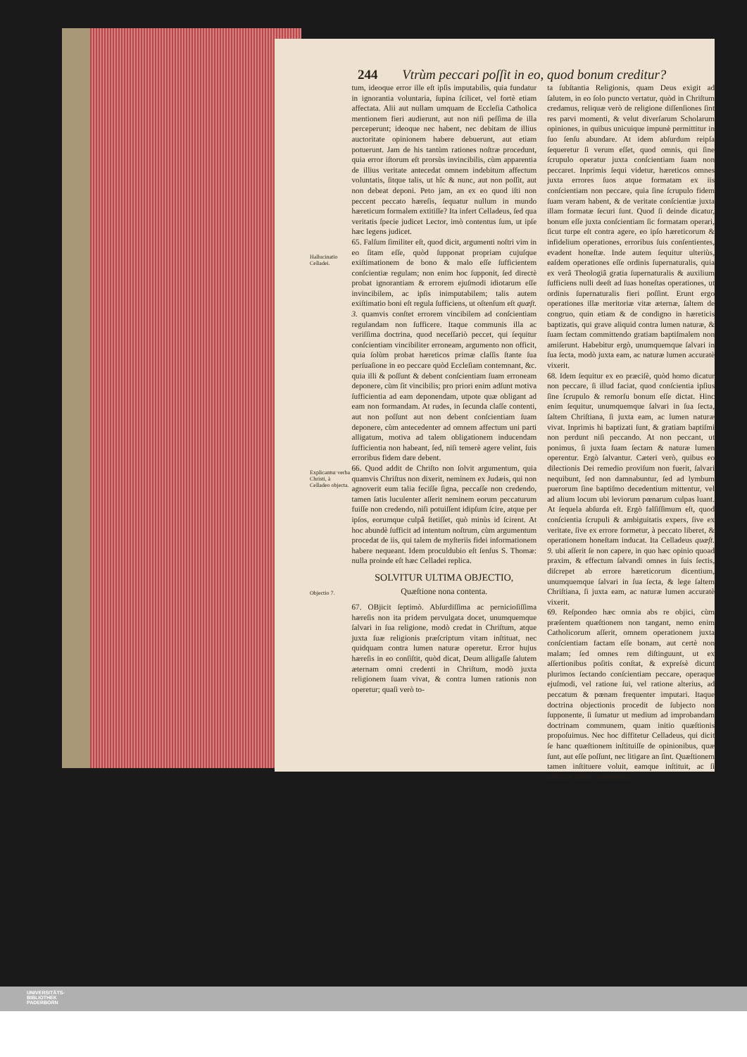244 Vtrùm peccari poſſit in eo, quod bonum creditur?
Hallucinatio Celladei.
Explicantur verba Christi, à Celladeo objecta.
Objectio 7.
tum, ideoque error ille eſt ipſis imputabilis, quia fundatur in ignorantia voluntaria, ſupina ſcilicet, vel fortè etiam affectata. Alii aut nullam umquam de Eccleſia Catholica mentionem fieri audierunt, aut non niſi peſſima de illa perceperunt; ideoque nec habent, nec debitam de illius auctoritate opinionem habere debuerunt, aut etiam potuerunt. Jam de his tantùm rationes noſtræ procedunt, quia error iſtorum eſt prorsùs invincibilis, cùm apparentia de illius veritate antecedat omnem indebitum affectum voluntatis, ſitque talis, ut hîc & nunc, aut non poſſit, aut non debeat deponi. Peto jam, an ex eo quod iſti non peccent peccato hæreſis, ſequatur nullum in mundo hæreticum formalem extitiſſe? Ita infert Celladeus, ſed qua veritatis ſpecie judicet Lector, imò contentus ſum, ut ipſe hæc legens judicet.
65. Falſum ſimiliter eſt, quod dicit, argumenti noſtri vim in eo ſitam eſſe, quòd ſupponat propriam cujuſque exiſtimationem de bono & malo eſſe ſufficientem conſcientiæ regulam; non enim hoc ſupponit, ſed directè probat ignorantiam & errorem ejuſmodi idiotarum eſſe invincibilem, ac ipſis inimputabilem; talis autem exiſtimatio boni eſt regula ſufficiens, ut oſtenſum eſt quæſt. 3. quamvis conſtet errorem vincibilem ad conſcientiam regulandam non ſufficere. Itaque communis illa ac veriſſima doctrina, quod neceſſariò peccet, qui ſequitur conſcientiam vincibiliter erroneam, argumento non officit, quia ſolùm probat hæreticos primæ claſſis ſtante ſua perſuaſione in eo peccare quòd Eccleſiam contemnant, &c. quia illi & poſſunt & debent conſcientiam ſuam erroneam deponere, cùm ſit vincibilis; pro priori enim adſunt motiva ſufficientia ad eam deponendam, utpote quæ obligant ad eam non formandam. At rudes, in ſecunda claſſe contenti, aut non poſſunt aut non debent conſcientiam ſuam deponere, cùm antecedenter ad omnem affectum uni parti alligatum, motiva ad talem obligationem inducendam ſufficientia non habeant, ſed, niſi temerè agere velint, ſuis erroribus fidem dare debent.
66. Quod addit de Chriſto non ſolvit argumentum, quia quamvis Chriſtus non dixerit, neminem ex Judæis, qui non agnoverit eum talia feciſſe ſigna, peccaſſe non credendo, tamen ſatis luculenter aſſerit neminem eorum peccaturum fuiſſe non credendo, niſi potuiſſent idipſum ſcire, atque per ipſos, eorumque culpâ ſtetiſſet, quò minùs id ſcirent. At hoc abundè ſufficit ad intentum noſtrum, cùm argumentum procedat de iis, qui talem de myſteriis fidei informationem habere nequeant. Idem proculdubio eſt ſenſus S. Thomæ: nulla proinde eſt hæc Celladei replica.
SOLVITUR ULTIMA OBJECTIO,
Quæſtione nona contenta.
67. OBjicit ſeptimò. Abſurdiſſima ac pernicioſiſſima hæreſis non ita pridem pervulgata docet, unumquemque ſalvari in ſua religione, modò credat in Chriſtum, atque juxta ſuæ religionis præſcriptum vitam inſtituat, nec quidquam contra lumen naturæ operetur. Error hujus hæreſis in eo conſiſtit, quòd dicat, Deum alligaſſe ſalutem æternam omni credenti in Chriſtum, modò juxta religionem ſuam vivat, & contra lumen rationis non operetur; quaſi verò to-
ta ſubſtantia Religionis, quam Deus exigit ad ſalutem, in eo ſolo puncto vertatur, quòd in Chriſtum credamus, reliquæ verò de religione diſſenſiones ſint res parvi momenti, & velut diverſarum Scholarum opiniones, in quibus unicuique impunè permittitur in ſuo ſenſu abundare. At idem abſurdum reipſa ſequeretur ſi verum eſſet, quod omnis, qui ſine ſcrupulo operatur juxta conſcientiam ſuam non peccaret. Inprimis ſequi videtur, hæreticos omnes juxta errores ſuos atque formatam ex iis conſcientiam non peccare, quia ſine ſcrupulo fidem ſuam veram habent, & de veritate conſcientiæ juxta illam formatæ ſecuri ſunt. Quod ſi deinde dicatur, bonum eſſe juxta conſcientiam ſic formatam operari, ſicut turpe eſt contra agere, eo ipſo hæreticorum & infidelium operationes, erroribus ſuis conſentientes, evadent honeſtæ. Inde autem ſequitur ulteriùs, eaſdem operationes eſſe ordinis ſupernaturalis, quia ex verâ Theologiâ gratia ſupernaturalis & auxilium ſufficiens nulli deeſt ad ſuas honeſtas operationes, ut ordinis ſupernaturalis fieri poſſint. Erunt ergo operationes illæ meritoriæ vitæ æternæ, ſaltem de congruo, quin etiam & de condigno in hæreticis baptizatis, qui grave aliquid contra lumen naturæ, & ſuam ſectam committendo gratiam baptiſmalem non amiſerunt. Habebitur ergò, unumquemque ſalvari in ſua ſecta, modò juxta eam, ac naturæ lumen accuratè vixerit.
68. Idem ſequitur ex eo præciſè, quòd homo dicatur non peccare, ſi illud faciat, quod conſcientia ipſius ſine ſcrupulo & remorſu bonum eſſe dictat. Hinc enim ſequitur, unumquemque ſalvari in ſua ſecta, ſaltem Chriſtiana, ſi juxta eam, ac lumen naturæ vivat. Inprimis hi baptizati ſunt, & gratiam baptiſmi non perdunt niſi peccando. At non peccant, ut ponimus, ſi juxta ſuam ſectam & naturæ lumen operentur. Ergò ſalvantur. Cæteri verò, quibus eo dilectionis Dei remedio proviſum non fuerit, ſalvari nequibunt, ſed non damnabuntur, ſed ad lymbum puerorum ſine baptiſmo decedentium mittentur, vel ad alium locum ubi leviorum pœnarum culpas luant. At ſequela abſurda eſt. Ergò falſiſſimum eſt, quod conſcientia ſcrupuli & ambiguitatis expers, ſive ex veritate, ſive ex errore formetur, à peccato liberet, & operationem honeſtam inducat. Ita Celladeus quæſt. 9. ubi aſſerit ſe non capere, in quo hæc opinio quoad praxim, & effectum ſalvandi omnes in ſuis ſectis, diſcrepet ab errore hæreticorum dicentium, unumquemque ſalvari in ſua ſecta, & lege ſaltem Chriſtiana, ſi juxta eam, ac naturæ lumen accuratè vixerit.
69. Reſpondeo hæc omnia abs re objici, cùm præſentem quæſtionem non tangant, nemo enim Catholicorum aſſerit, omnem operationem juxta conſcientiam factam eſſe bonam, aut certè non malam; ſed omnes rem diſtinguunt, ut ex aſſertionibus poſitis conſtat, & expreſsè dicunt plurimos ſectando conſcientiam peccare, operaque ejuſmodi, vel ratione ſui, vel ratione alterius, ad peccatum & pœnam frequenter imputari. Itaque doctrina objectionis procedit de ſubjecto non ſupponente, ſi ſumatur ut medium ad improbandam doctrinam communem, quam initio quæſtionis propoſuimus. Nec hoc diffitetur Celladeus, qui dicit ſe hanc quæſtionem inſtituiſſe de opinionibus, quæ ſunt, aut eſſe poſſunt, nec litigare an ſint. Quæſtionem tamen inſtituere voluit, eamque inſtituit, ac ſi indicare vellet, opinionem
UNIVERSITÄTS-
BIBLIOTHEK
PADERBORN